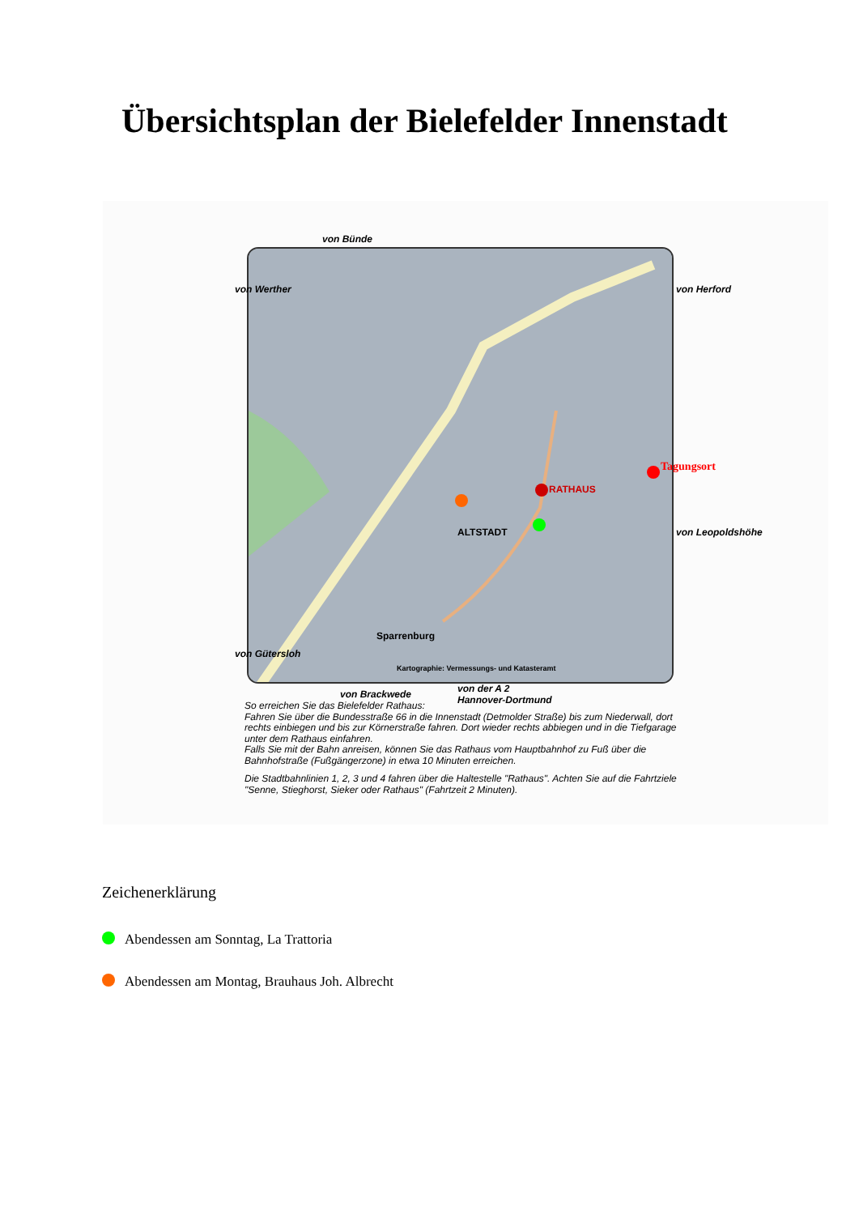Übersichtsplan der Bielefelder Innenstadt
von Bünde
von Brackwede
von der A 2
Hannover-Dortmund
von Werther
von Gütersloh
von Herford
von Leopoldshöhe
ALTSTADT
RATHAUS
Sparrenburg
Kartographie: Vermessungs- und Katasteramt
Tagungsort
So erreichen Sie das Bielefelder Rathaus:
Fahren Sie über die Bundesstraße 66 in die Innenstadt (Detmolder Straße) bis zum Niederwall, dort rechts einbiegen und bis zur Körnerstraße fahren. Dort wieder rechts abbiegen und in die Tiefgarage unter dem Rathaus einfahren.
Falls Sie mit der Bahn anreisen, können Sie das Rathaus vom Hauptbahnhof zu Fuß über die Bahnhofstraße (Fußgängerzone) in etwa 10 Minuten erreichen.
Die Stadtbahnlinien 1, 2, 3 und 4 fahren über die Haltestelle "Rathaus". Achten Sie auf die Fahrtziele "Senne, Stieghorst, Sieker oder Rathaus" (Fahrtzeit 2 Minuten).
Zeichenerklärung
Abendessen am Sonntag, La Trattoria
Abendessen am Montag, Brauhaus Joh. Albrecht